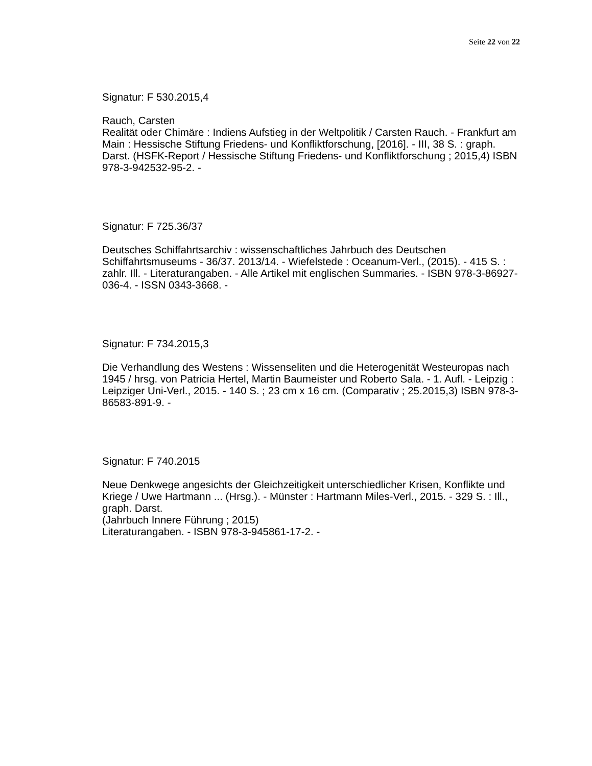Seite 22 von 22
Signatur: F 530.2015,4
Rauch, Carsten
Realität oder Chimäre : Indiens Aufstieg in der Weltpolitik / Carsten Rauch. - Frankfurt am Main : Hessische Stiftung Friedens- und Konfliktforschung, [2016]. - III, 38 S. : graph. Darst. (HSFK-Report / Hessische Stiftung Friedens- und Konfliktforschung ; 2015,4) ISBN 978-3-942532-95-2. -
Signatur: F 725.36/37
Deutsches Schiffahrtsarchiv : wissenschaftliches Jahrbuch des Deutschen Schiffahrtsmuseums - 36/37. 2013/14. - Wiefelstede : Oceanum-Verl., (2015). - 415 S. : zahlr. Ill. - Literaturangaben. - Alle Artikel mit englischen Summaries. - ISBN 978-3-86927-036-4. - ISSN 0343-3668. -
Signatur: F 734.2015,3
Die Verhandlung des Westens : Wissenseliten und die Heterogenität Westeuropas nach 1945 / hrsg. von Patricia Hertel, Martin Baumeister und Roberto Sala. - 1. Aufl. - Leipzig : Leipziger Uni-Verl., 2015. - 140 S. ; 23 cm x 16 cm. (Comparativ ; 25.2015,3) ISBN 978-3-86583-891-9. -
Signatur: F 740.2015
Neue Denkwege angesichts der Gleichzeitigkeit unterschiedlicher Krisen, Konflikte und Kriege / Uwe Hartmann ... (Hrsg.). - Münster : Hartmann Miles-Verl., 2015. - 329 S. : Ill., graph. Darst.
(Jahrbuch Innere Führung ; 2015)
Literaturangaben. - ISBN 978-3-945861-17-2. -